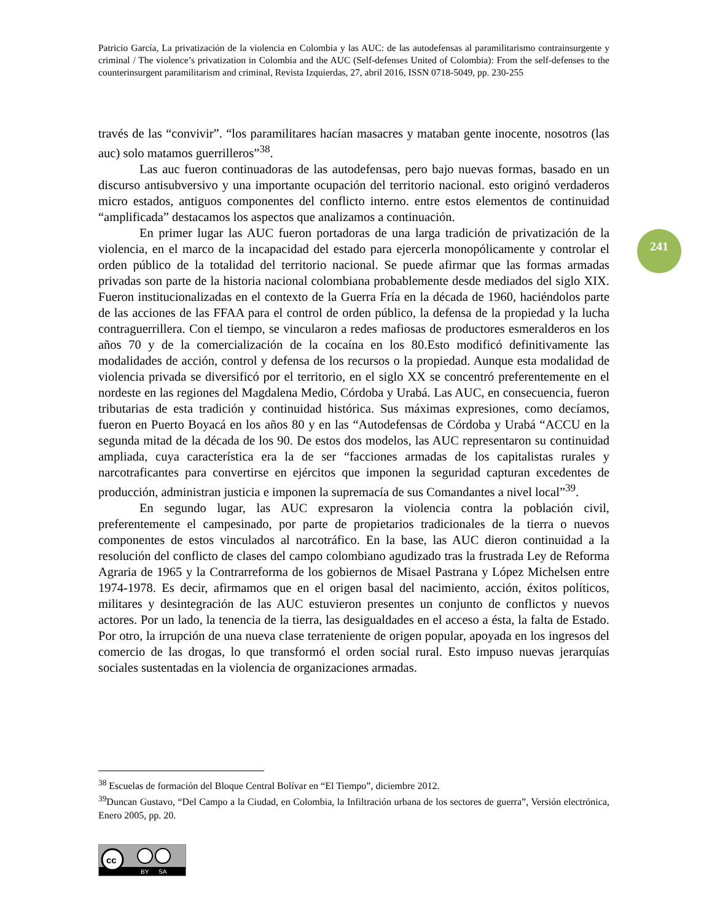Patricio García, La privatización de la violencia en Colombia y las AUC: de las autodefensas al paramilitarismo contrainsurgente y criminal / The violence’s privatization in Colombia and the AUC (Self-defenses United of Colombia): From the self-defenses to the counterinsurgent paramilitarism and criminal, Revista Izquierdas, 27, abril 2016, ISSN 0718-5049, pp. 230-255
través de las “convivir”. “los paramilitares hacían masacres y mataban gente inocente, nosotros (las auc) solo matamos guerrilleros”<sup>38</sup>.
Las auc fueron continuadoras de las autodefensas, pero bajo nuevas formas, basado en un discurso antisubversivo y una importante ocupación del territorio nacional. esto originó verdaderos micro estados, antiguos componentes del conflicto interno. entre estos elementos de continuidad “amplificada” destacamos los aspectos que analizamos a continuación.
En primer lugar las AUC fueron portadoras de una larga tradición de privatización de la violencia, en el marco de la incapacidad del estado para ejercerla monopólicamente y controlar el orden público de la totalidad del territorio nacional. Se puede afirmar que las formas armadas privadas son parte de la historia nacional colombiana probablemente desde mediados del siglo XIX. Fueron institucionalizadas en el contexto de la Guerra Fría en la década de 1960, haciéndolos parte de las acciones de las FFAA para el control de orden público, la defensa de la propiedad y la lucha contraguerrillera. Con el tiempo, se vincularon a redes mafiosas de productores esmeralderos en los años 70 y de la comercialización de la cocaína en los 80.Esto modificó definitivamente las modalidades de acción, control y defensa de los recursos o la propiedad. Aunque esta modalidad de violencia privada se diversificó por el territorio, en el siglo XX se concentró preferentemente en el nordeste en las regiones del Magdalena Medio, Córdoba y Urabá. Las AUC, en consecuencia, fueron tributarias de esta tradición y continuidad histórica. Sus máximas expresiones, como decíamos, fueron en Puerto Boyacá en los años 80 y en las “Autodefensas de Córdoba y Urabá “ACCU en la segunda mitad de la década de los 90. De estos dos modelos, las AUC representaron su continuidad ampliada, cuya característica era la de ser “facciones armadas de los capitalistas rurales y narcotraficantes para convertirse en ejércitos que imponen la seguridad capturan excedentes de producción, administran justicia e imponen la supremacía de sus Comandantes a nivel local”<sup>39</sup>.
En segundo lugar, las AUC expresaron la violencia contra la población civil, preferentemente el campesinado, por parte de propietarios tradicionales de la tierra o nuevos componentes de estos vinculados al narcotráfico. En la base, las AUC dieron continuidad a la resolución del conflicto de clases del campo colombiano agudizado tras la frustrada Ley de Reforma Agraria de 1965 y la Contrarreforma de los gobiernos de Misael Pastrana y López Michelsen entre 1974-1978. Es decir, afirmamos que en el origen basal del nacimiento, acción, éxitos políticos, militares y desintegración de las AUC estuvieron presentes un conjunto de conflictos y nuevos actores. Por un lado, la tenencia de la tierra, las desigualdades en el acceso a ésta, la falta de Estado. Por otro, la irrupción de una nueva clase terrateniente de origen popular, apoyada en los ingresos del comercio de las drogas, lo que transformó el orden social rural. Esto impuso nuevas jerarquías sociales sustentadas en la violencia de organizaciones armadas.
241
<sup>38</sup> Escuelas de formación del Bloque Central Bolívar en “El Tiempo”, diciembre 2012.
<sup>39</sup> Duncan Gustavo, “Del Campo a la Ciudad, en Colombia, la Infiltración urbana de los sectores de guerra”, Versión electrónica, Enero 2005, pp. 20.
cc
BY
SA